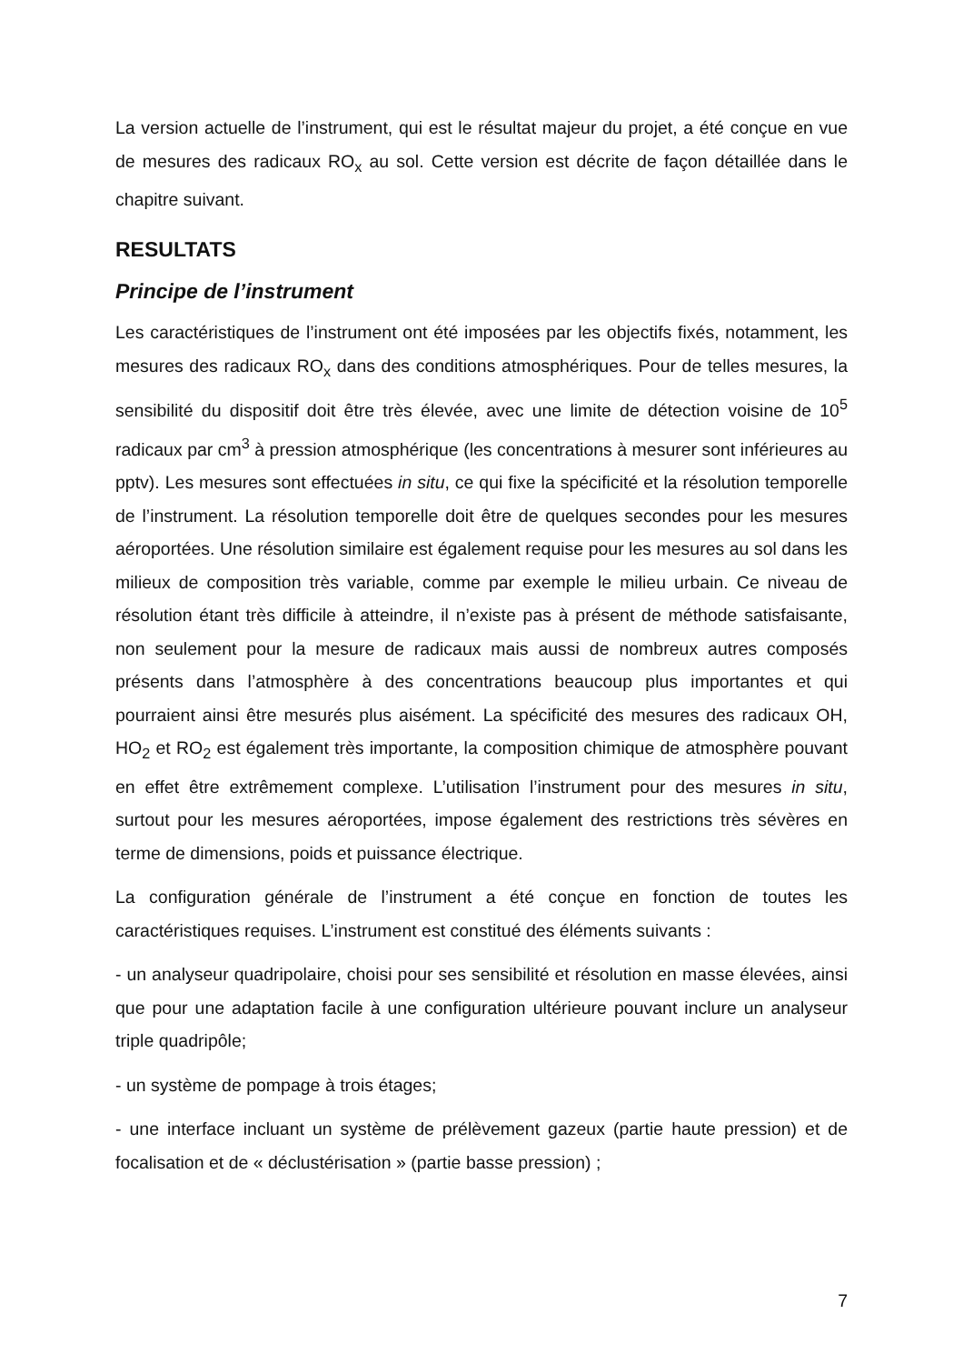La version actuelle de l’instrument, qui est le résultat majeur du projet, a été conçue en vue de mesures des radicaux RO<sub>x</sub> au sol. Cette version est décrite de façon détaillée dans le chapitre suivant.
RESULTATS
Principe de l’instrument
Les caractéristiques de l’instrument ont été imposées par les objectifs fixés, notamment, les mesures des radicaux RO<sub>x</sub> dans des conditions atmosphériques. Pour de telles mesures, la sensibilité du dispositif doit être très élevée, avec une limite de détection voisine de 10<sup>5</sup> radicaux par cm<sup>3</sup> à pression atmosphérique (les concentrations à mesurer sont inférieures au pptv). Les mesures sont effectuées in situ, ce qui fixe la spécificité et la résolution temporelle de l’instrument. La résolution temporelle doit être de quelques secondes pour les mesures aéroportées. Une résolution similaire est également requise pour les mesures au sol dans les milieux de composition très variable, comme par exemple le milieu urbain. Ce niveau de résolution étant très difficile à atteindre, il n’existe pas à présent de méthode satisfaisante, non seulement pour la mesure de radicaux mais aussi de nombreux autres composés présents dans l’atmosphère à des concentrations beaucoup plus importantes et qui pourraient ainsi être mesurés plus aisément. La spécificité des mesures des radicaux OH, HO<sub>2</sub> et RO<sub>2</sub> est également très importante, la composition chimique de atmosphère pouvant en effet être extrêmement complexe. L’utilisation l’instrument pour des mesures in situ, surtout pour les mesures aéroportées, impose également des restrictions très sévères en terme de dimensions, poids et puissance électrique.
La configuration générale de l’instrument a été conçue en fonction de toutes les caractéristiques requises. L’instrument est constitué des éléments suivants :
- un analyseur quadripolaire, choisi pour ses sensibilité et résolution en masse élevées, ainsi que pour une adaptation facile à une configuration ultérieure pouvant inclure un analyseur triple quadripôle;
- un système de pompage à trois étages;
- une interface incluant un système de prélèvement gazeux (partie haute pression) et de focalisation et de « déclustérisation » (partie basse pression) ;
7